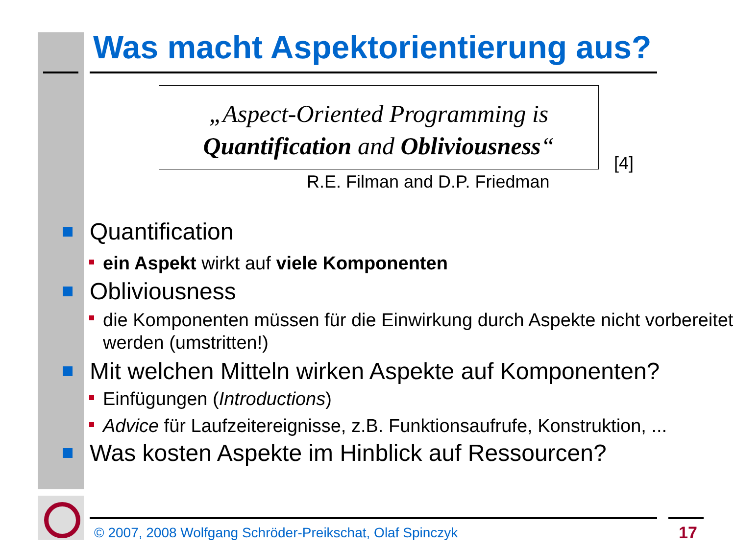Was macht Aspektorientierung aus?
„Aspect-Oriented Programming is
Quantification and Obliviousness“
[4]
R.E. Filman and D.P. Friedman
Quantification
ein Aspekt wirkt auf viele Komponenten
Obliviousness
die Komponenten müssen für die Einwirkung durch Aspekte nicht vorbereitet werden (umstritten!)
Mit welchen Mitteln wirken Aspekte auf Komponenten?
Einfügungen (Introductions)
Advice für Laufzeitereignisse, z.B. Funktionsaufrufe, Konstruktion, ...
Was kosten Aspekte im Hinblick auf Ressourcen?
© 2007, 2008 Wolfgang Schröder-Preikschat, Olaf Spinczyk
17